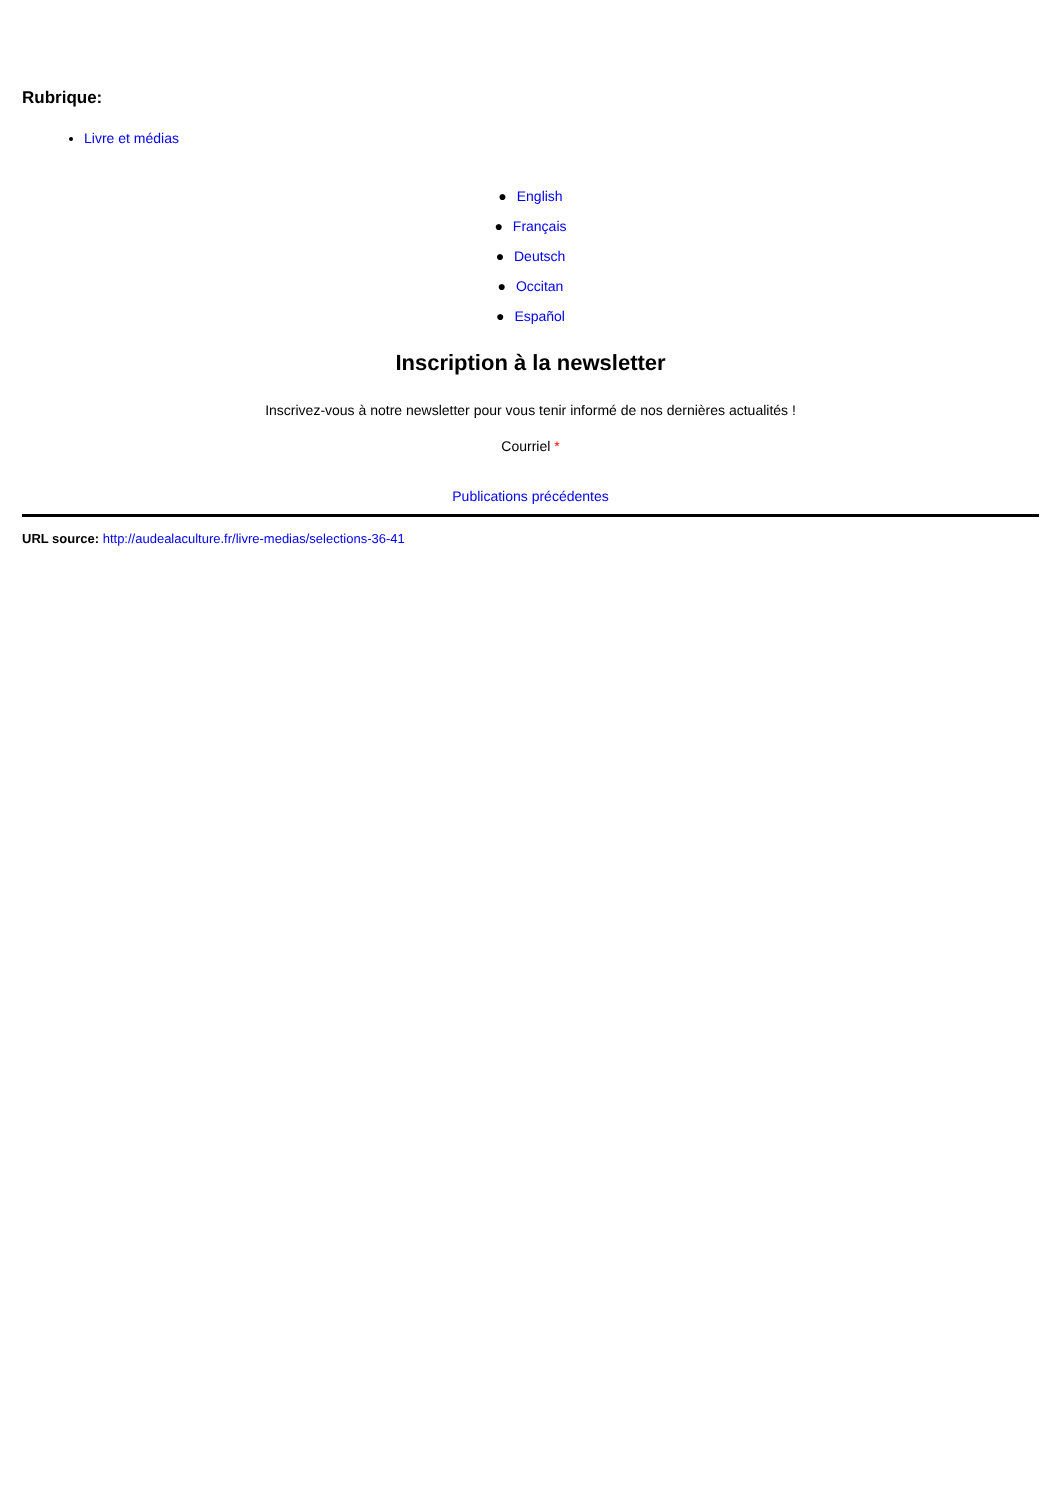Rubrique:
Livre et médias
● English
● Français
● Deutsch
● Occitan
● Español
Inscription à la newsletter
Inscrivez-vous à notre newsletter pour vous tenir informé de nos dernières actualités !
Courriel *
Publications précédentes
URL source: http://audealaculture.fr/livre-medias/selections-36-41